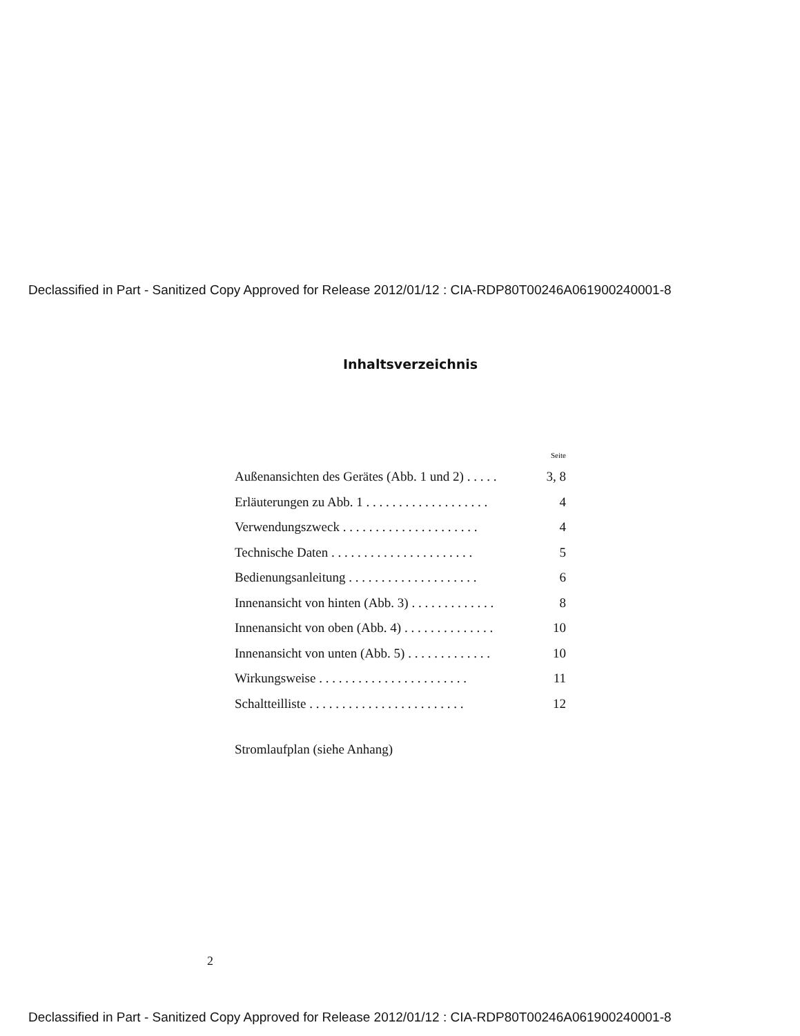Declassified in Part - Sanitized Copy Approved for Release 2012/01/12 : CIA-RDP80T00246A061900240001-8
Inhaltsverzeichnis
Seite
Außenansichten des Gerätes (Abb. 1 und 2) . . . . . 3, 8
Erläuterungen zu Abb. 1 . . . . . . . . . . . . . . . . . . . 4
Verwendungszweck . . . . . . . . . . . . . . . . . . . . . 4
Technische Daten . . . . . . . . . . . . . . . . . . . . . . 5
Bedienungsanleitung . . . . . . . . . . . . . . . . . . . . 6
Innenansicht von hinten (Abb. 3) . . . . . . . . . . . . . 8
Innenansicht von oben (Abb. 4) . . . . . . . . . . . . . . 10
Innenansicht von unten (Abb. 5) . . . . . . . . . . . . . 10
Wirkungsweise . . . . . . . . . . . . . . . . . . . . . . . 11
Schaltteilliste . . . . . . . . . . . . . . . . . . . . . . . . 12
Stromlaufplan (siehe Anhang)
2
Declassified in Part - Sanitized Copy Approved for Release 2012/01/12 : CIA-RDP80T00246A061900240001-8